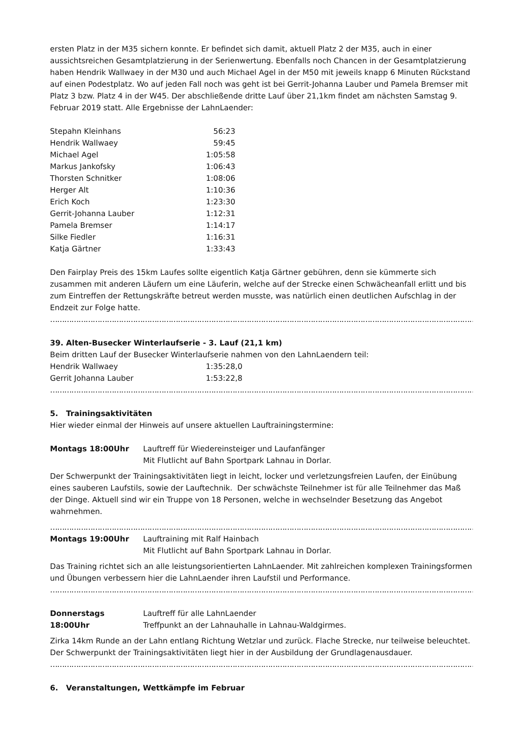ersten Platz in der M35 sichern konnte. Er befindet sich damit, aktuell Platz 2 der M35, auch in einer aussichtsreichen Gesamtplatzierung in der Serienwertung. Ebenfalls noch Chancen in der Gesamtplatzierung haben Hendrik Wallwaey in der M30 und auch Michael Agel in der M50 mit jeweils knapp 6 Minuten Rückstand auf einen Podestplatz. Wo auf jeden Fall noch was geht ist bei Gerrit-Johanna Lauber und Pamela Bremser mit Platz 3 bzw. Platz 4 in der W45. Der abschließende dritte Lauf über 21,1km findet am nächsten Samstag 9. Februar 2019 statt. Alle Ergebnisse der LahnLaender:
| Stepahn Kleinhans | 56:23 |
| Hendrik Wallwaey | 59:45 |
| Michael Agel | 1:05:58 |
| Markus Jankofsky | 1:06:43 |
| Thorsten Schnitker | 1:08:06 |
| Herger Alt | 1:10:36 |
| Erich Koch | 1:23:30 |
| Gerrit-Johanna Lauber | 1:12:31 |
| Pamela Bremser | 1:14:17 |
| Silke Fiedler | 1:16:31 |
| Katja Gärtner | 1:33:43 |
Den Fairplay Preis des 15km Laufes sollte eigentlich Katja Gärtner gebühren, denn sie kümmerte sich zusammen mit anderen Läufern um eine Läuferin, welche auf der Strecke einen Schwächeanfall erlitt und bis zum Eintreffen der Rettungskräfte betreut werden musste, was natürlich einen deutlichen Aufschlag in der Endzeit zur Folge hatte.
……………………………………………………………………………………………………………………………………………………………………………………………
39. Alten-Busecker Winterlaufserie - 3. Lauf (21,1 km)
Beim dritten Lauf der Busecker Winterlaufserie nahmen von den LahnLaendern teil:
| Hendrik Wallwaey | 1:35:28,0 |
| Gerrit Johanna Lauber | 1:53:22,8 |
……………………………………………………………………………………………………………………………………………………………………………………………
5. Trainingsaktivitäten
Hier wieder einmal der Hinweis auf unsere aktuellen Lauftrainingstermine:
| Montags 18:00Uhr | Lauftreff für Wiedereinsteiger und Laufanfänger Mit Flutlicht auf Bahn Sportpark Lahnau in Dorlar. |
Der Schwerpunkt der Trainingsaktivitäten liegt in leicht, locker und verletzungsfreien Laufen, der Einübung eines sauberen Laufstils, sowie der Lauftechnik. Der schwächste Teilnehmer ist für alle Teilnehmer das Maß der Dinge. Aktuell sind wir ein Truppe von 18 Personen, welche in wechselnder Besetzung das Angebot wahrnehmen.
……………………………………………………………………………………………………………………………………………………………………………………………
| Montags 19:00Uhr | Lauftraining mit Ralf Hainbach Mit Flutlicht auf Bahn Sportpark Lahnau in Dorlar. |
Das Training richtet sich an alle leistungsorientierten LahnLaender. Mit zahlreichen komplexen Trainingsformen und Übungen verbessern hier die LahnLaender ihren Laufstil und Performance.
……………………………………………………………………………………………………………………………………………………………………………………………
| Donnerstags 18:00Uhr | Lauftreff für alle LahnLaender Treffpunkt an der Lahnauhalle in Lahnau-Waldgirmes. |
Zirka 14km Runde an der Lahn entlang Richtung Wetzlar und zurück. Flache Strecke, nur teilweise beleuchtet. Der Schwerpunkt der Trainingsaktivitäten liegt hier in der Ausbildung der Grundlagenausdauer.
……………………………………………………………………………………………………………………………………………………………………………………………
6. Veranstaltungen, Wettkämpfe im Februar